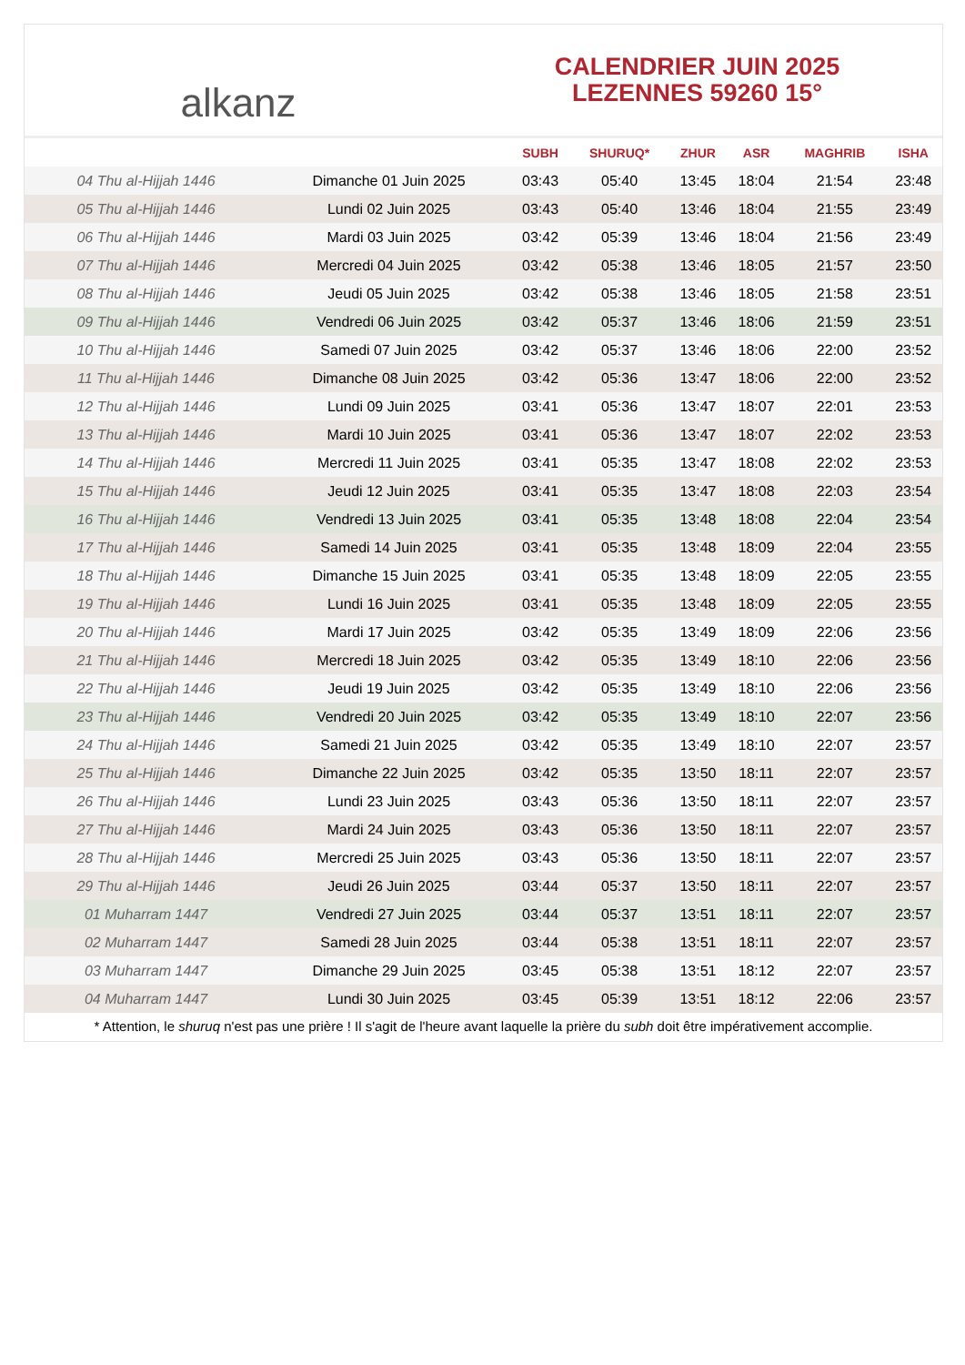alkanz
CALENDRIER JUIN 2025
LEZENNES 59260 15°
| | | SUBH | SHURUQ* | ZHUR | ASR | MAGHRIB | ISHA |
| --- | --- | --- | --- | --- | --- | --- | --- |
| 04 Thu al-Hijjah 1446 | Dimanche 01 Juin 2025 | 03:43 | 05:40 | 13:45 | 18:04 | 21:54 | 23:48 |
| 05 Thu al-Hijjah 1446 | Lundi 02 Juin 2025 | 03:43 | 05:40 | 13:46 | 18:04 | 21:55 | 23:49 |
| 06 Thu al-Hijjah 1446 | Mardi 03 Juin 2025 | 03:42 | 05:39 | 13:46 | 18:04 | 21:56 | 23:49 |
| 07 Thu al-Hijjah 1446 | Mercredi 04 Juin 2025 | 03:42 | 05:38 | 13:46 | 18:05 | 21:57 | 23:50 |
| 08 Thu al-Hijjah 1446 | Jeudi 05 Juin 2025 | 03:42 | 05:38 | 13:46 | 18:05 | 21:58 | 23:51 |
| 09 Thu al-Hijjah 1446 | Vendredi 06 Juin 2025 | 03:42 | 05:37 | 13:46 | 18:06 | 21:59 | 23:51 |
| 10 Thu al-Hijjah 1446 | Samedi 07 Juin 2025 | 03:42 | 05:37 | 13:46 | 18:06 | 22:00 | 23:52 |
| 11 Thu al-Hijjah 1446 | Dimanche 08 Juin 2025 | 03:42 | 05:36 | 13:47 | 18:06 | 22:00 | 23:52 |
| 12 Thu al-Hijjah 1446 | Lundi 09 Juin 2025 | 03:41 | 05:36 | 13:47 | 18:07 | 22:01 | 23:53 |
| 13 Thu al-Hijjah 1446 | Mardi 10 Juin 2025 | 03:41 | 05:36 | 13:47 | 18:07 | 22:02 | 23:53 |
| 14 Thu al-Hijjah 1446 | Mercredi 11 Juin 2025 | 03:41 | 05:35 | 13:47 | 18:08 | 22:02 | 23:53 |
| 15 Thu al-Hijjah 1446 | Jeudi 12 Juin 2025 | 03:41 | 05:35 | 13:47 | 18:08 | 22:03 | 23:54 |
| 16 Thu al-Hijjah 1446 | Vendredi 13 Juin 2025 | 03:41 | 05:35 | 13:48 | 18:08 | 22:04 | 23:54 |
| 17 Thu al-Hijjah 1446 | Samedi 14 Juin 2025 | 03:41 | 05:35 | 13:48 | 18:09 | 22:04 | 23:55 |
| 18 Thu al-Hijjah 1446 | Dimanche 15 Juin 2025 | 03:41 | 05:35 | 13:48 | 18:09 | 22:05 | 23:55 |
| 19 Thu al-Hijjah 1446 | Lundi 16 Juin 2025 | 03:41 | 05:35 | 13:48 | 18:09 | 22:05 | 23:55 |
| 20 Thu al-Hijjah 1446 | Mardi 17 Juin 2025 | 03:42 | 05:35 | 13:49 | 18:09 | 22:06 | 23:56 |
| 21 Thu al-Hijjah 1446 | Mercredi 18 Juin 2025 | 03:42 | 05:35 | 13:49 | 18:10 | 22:06 | 23:56 |
| 22 Thu al-Hijjah 1446 | Jeudi 19 Juin 2025 | 03:42 | 05:35 | 13:49 | 18:10 | 22:06 | 23:56 |
| 23 Thu al-Hijjah 1446 | Vendredi 20 Juin 2025 | 03:42 | 05:35 | 13:49 | 18:10 | 22:07 | 23:56 |
| 24 Thu al-Hijjah 1446 | Samedi 21 Juin 2025 | 03:42 | 05:35 | 13:49 | 18:10 | 22:07 | 23:57 |
| 25 Thu al-Hijjah 1446 | Dimanche 22 Juin 2025 | 03:42 | 05:35 | 13:50 | 18:11 | 22:07 | 23:57 |
| 26 Thu al-Hijjah 1446 | Lundi 23 Juin 2025 | 03:43 | 05:36 | 13:50 | 18:11 | 22:07 | 23:57 |
| 27 Thu al-Hijjah 1446 | Mardi 24 Juin 2025 | 03:43 | 05:36 | 13:50 | 18:11 | 22:07 | 23:57 |
| 28 Thu al-Hijjah 1446 | Mercredi 25 Juin 2025 | 03:43 | 05:36 | 13:50 | 18:11 | 22:07 | 23:57 |
| 29 Thu al-Hijjah 1446 | Jeudi 26 Juin 2025 | 03:44 | 05:37 | 13:50 | 18:11 | 22:07 | 23:57 |
| 01 Muharram 1447 | Vendredi 27 Juin 2025 | 03:44 | 05:37 | 13:51 | 18:11 | 22:07 | 23:57 |
| 02 Muharram 1447 | Samedi 28 Juin 2025 | 03:44 | 05:38 | 13:51 | 18:11 | 22:07 | 23:57 |
| 03 Muharram 1447 | Dimanche 29 Juin 2025 | 03:45 | 05:38 | 13:51 | 18:12 | 22:07 | 23:57 |
| 04 Muharram 1447 | Lundi 30 Juin 2025 | 03:45 | 05:39 | 13:51 | 18:12 | 22:06 | 23:57 |
* Attention, le shuruq n'est pas une prière ! Il s'agit de l'heure avant laquelle la prière du subh doit être impérativement accomplie.